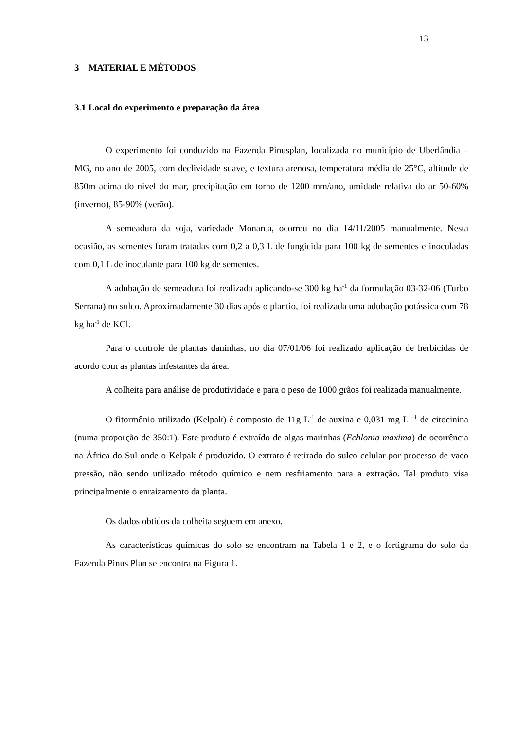13
3 MATERIAL E MÉTODOS
3.1 Local do experimento e preparação da área
O experimento foi conduzido na Fazenda Pinusplan, localizada no município de Uberlândia – MG, no ano de 2005, com declividade suave, e textura arenosa, temperatura média de 25°C, altitude de 850m acima do nível do mar, precipitação em torno de 1200 mm/ano, umidade relativa do ar 50-60% (inverno), 85-90% (verão).
A semeadura da soja, variedade Monarca, ocorreu no dia 14/11/2005 manualmente. Nesta ocasião, as sementes foram tratadas com 0,2 a 0,3 L de fungicida para 100 kg de sementes e inoculadas com 0,1 L de inoculante para 100 kg de sementes.
A adubação de semeadura foi realizada aplicando-se 300 kg ha<sup>-1</sup> da formulação 03-32-06 (Turbo Serrana) no sulco. Aproximadamente 30 dias após o plantio, foi realizada uma adubação potássica com 78 kg ha<sup>-1</sup> de KCl.
Para o controle de plantas daninhas, no dia 07/01/06 foi realizado aplicação de herbicidas de acordo com as plantas infestantes da área.
A colheita para análise de produtividade e para o peso de 1000 grãos foi realizada manualmente.
O fitormônio utilizado (Kelpak) é composto de 11g L<sup>-1</sup> de auxina e 0,031 mg L <sup>–1</sup> de citocinina (numa proporção de 350:1). Este produto é extraído de algas marinhas (Echlonia maxima) de ocorrência na África do Sul onde o Kelpak é produzido. O extrato é retirado do sulco celular por processo de vaco pressão, não sendo utilizado método químico e nem resfriamento para a extração. Tal produto visa principalmente o enraizamento da planta.
Os dados obtidos da colheita seguem em anexo.
As características químicas do solo se encontram na Tabela 1 e 2, e o fertigrama do solo da Fazenda Pinus Plan se encontra na Figura 1.